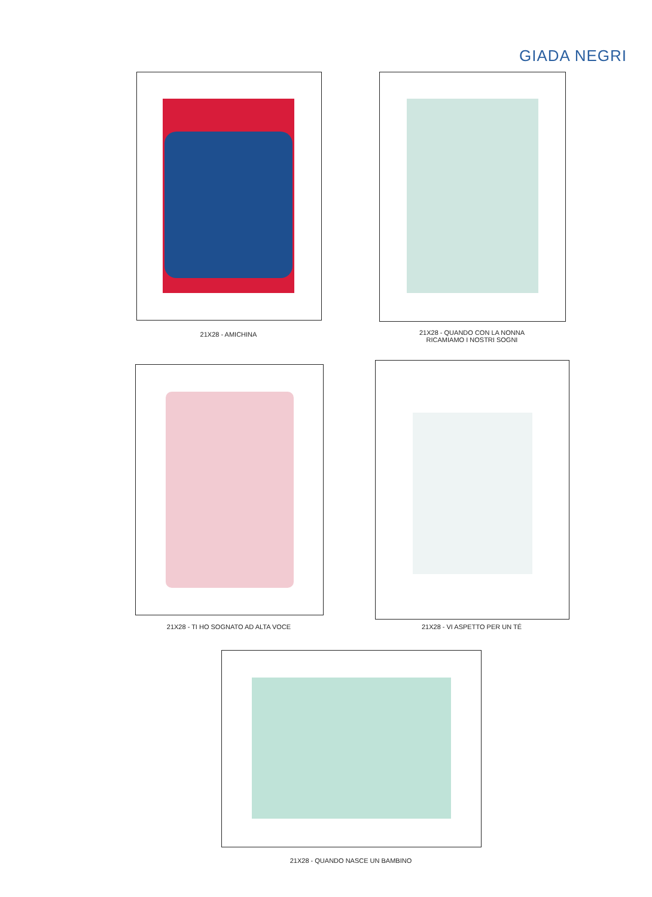GIADA NEGRI
21X28 - AMICHINA
21X28 - QUANDO CON LA NONNA
RICAMIAMO I NOSTRI SOGNI
21X28 - TI HO SOGNATO AD ALTA VOCE 21X28 - VI ASPETTO PER UN TÉ
21X28 - QUANDO NASCE UN BAMBINO